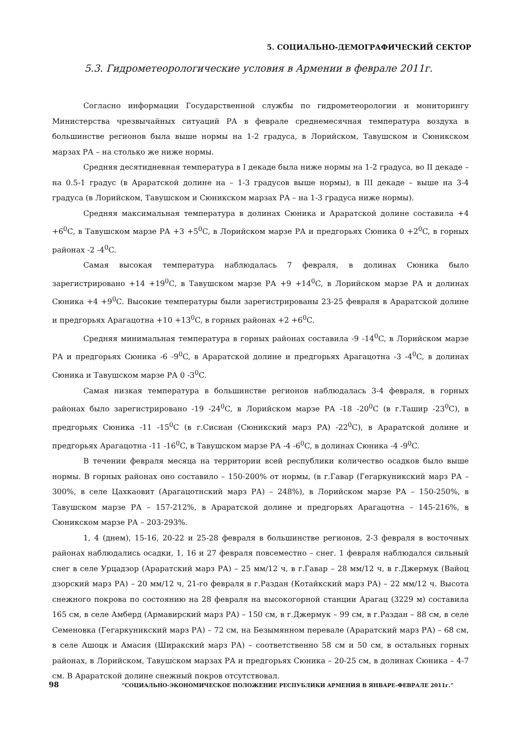5. СОЦИАЛЬНО-ДЕМОГРАФИЧЕСКИЙ СЕКТОР
5.3. Гидрометеорологические условия в Армении в феврале 2011г.
Согласно информации Государственной службы по гидрометеорологии и мониторингу Министерства чрезвычайных ситуаций РА в феврале среднемесячная температура воздуха в большинстве регионов была выше нормы на 1-2 градуса, в Лорийском, Тавушском и Сюникском марзах РА – на столько же ниже нормы.
Средняя десятидневная температура в I декаде была ниже нормы на 1-2 градуса, во II декаде – на 0.5-1 градус (в Араратской долине на – 1-3 градусов выше нормы), в III декаде – выше на 3-4 градуса (в Лорийском, Тавушском и Сюникском марзах РА – на 1-3 градуса ниже нормы).
Средняя максимальная температура в долинах Сюника и Араратской долине составила +4 +6<sup>0</sup>C, в Тавушском марзе РА +3 +5<sup>0</sup>C, в Лорийском марзе РА и предгорьях Сюника 0 +2<sup>0</sup>C, в горных районах -2 -4<sup>0</sup>C.
Самая высокая температура наблюдалась 7 февраля, в долинах Сюника было зарегистрировано +14 +19<sup>0</sup>C, в Тавушском марзе РА +9 +14<sup>0</sup>C, в Лорийском марзе РА и долинах Сюника +4 +9<sup>0</sup>C. Высокие температуры были зарегистрированы 23-25 февраля в Араратской долине и предгорьях Арагацотна +10 +13<sup>0</sup>C, в горных районах +2 +6<sup>0</sup>C.
Средняя минимальная температура в горных районах составила -9 -14<sup>0</sup>C, в Лорийском марзе РА и предгорьях Сюника -6 -9<sup>0</sup>C, в Араратской долине и предгорьях Арагацотна -3 -4<sup>0</sup>C, в долинах Сюника и Тавушском марзе РА 0 -3<sup>0</sup>C.
Самая низкая температура в большинстве регионов наблюдалась 3-4 февраля, в горных районах было зарегистрировано -19 -24<sup>0</sup>C, в Лорийском марзе РА -18 -20<sup>0</sup>C (в г.Ташир -23<sup>0</sup>C), в предгорьях Сюника -11 -15<sup>0</sup>C (в г.Сисиан (Сюникский марз РА) -22<sup>0</sup>C), в Араратской долине и предгорьях Арагацотна -11 -16<sup>0</sup>C, в Тавушском марзе РА -4 -6<sup>0</sup>C, в долинах Сюника -4 -9<sup>0</sup>C.
В течении февраля месяца на территории всей республики количество осадков было выше нормы. В горных районах оно составило – 150-200% от нормы, (в г.Гавар (Гегаркуникский марз РА – 300%, в селе Цахкаовит (Арагацотнский марз РА) – 248%), в Лорийском марзе РА – 150-250%, в Тавушском марзе РА – 157-212%, в Араратской долине и предгорьях Арагацотна – 145-216%, в Сюникском марзе РА – 203-293%.
1, 4 (днем), 15-16, 20-22 и 25-28 февраля в большинстве регионов, 2-3 февраля в восточных районах наблюдались осадки, 1, 16 и 27 февраля повсеместно – снег. 1 февраля наблюдался сильный снег в селе Урцадзор (Араратский марз РА) – 25 мм/12 ч, в г.Гавар – 28 мм/12 ч, в г.Джермук (Вайоц дзорский марз РА) – 20 мм/12 ч, 21-го февраля в г.Раздан (Котайкский марз РА) – 22 мм/12 ч. Высота снежного покрова по состоянию на 28 февраля на высокогорной станции Арагац (3229 м) составила 165 см, в селе Амберд (Армавирский марз РА) – 150 см, в г.Джермук – 99 см, в г.Раздан – 88 см, в селе Семеновка (Гегаркуникский марз РА) – 72 см, на Безымянном перевале (Араратский марз РА) – 68 см, в селе Ашоцк и Амасия (Ширакский марз РА) – соответственно 58 см и 50 см, в остальных горных районах, в Лорийском, Тавушском марзах РА и предгорьях Сюника – 20-25 см, в долинах Сюника – 4-7 см. В Араратской долине снежный покров отсутствовал.
98 “СОЦИАЛЬНО-ЭКОНОМИЧЕСКОЕ ПОЛОЖЕНИЕ РЕСПУБЛИКИ АРМЕНИЯ В ЯНВАРЕ-ФЕВРАЛЕ 2011г.”